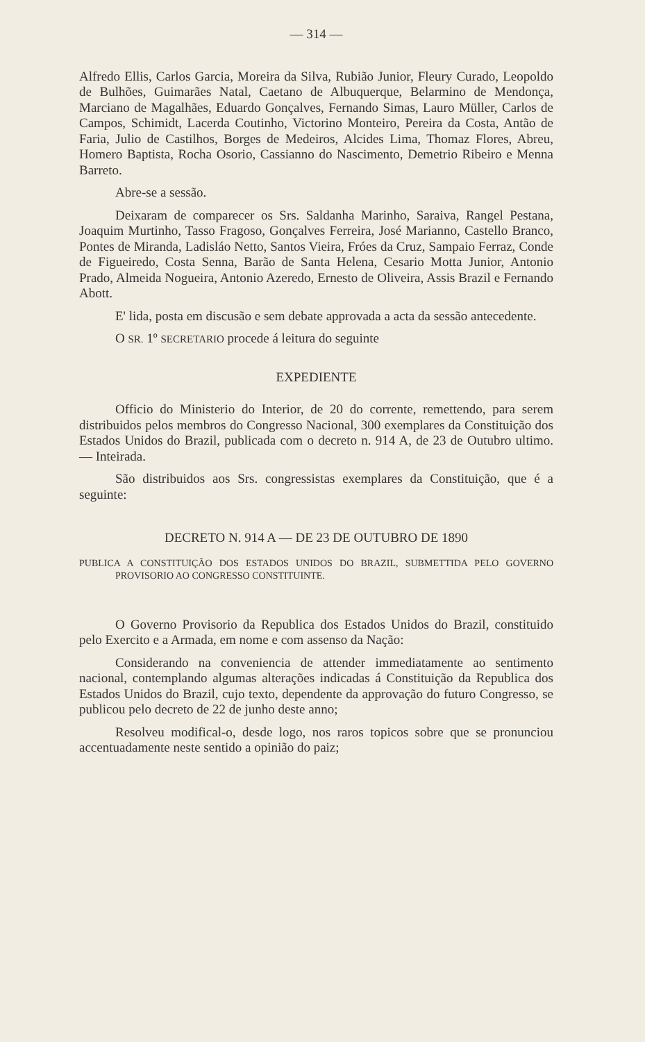— 314 —
Alfredo Ellis, Carlos Garcia, Moreira da Silva, Rubião Junior, Fleury Curado, Leopoldo de Bulhões, Guimarães Natal, Caetano de Albuquerque, Belarmino de Mendonça, Marciano de Magalhães, Eduardo Gonçalves, Fernando Simas, Lauro Müller, Carlos de Campos, Schimidt, Lacerda Coutinho, Victorino Monteiro, Pereira da Costa, Antão de Faria, Julio de Castilhos, Borges de Medeiros, Alcides Lima, Thomaz Flores, Abreu, Homero Baptista, Rocha Osorio, Cassianno do Nascimento, Demetrio Ribeiro e Menna Barreto.
Abre-se a sessão.
Deixaram de comparecer os Srs. Saldanha Marinho, Saraiva, Rangel Pestana, Joaquim Murtinho, Tasso Fragoso, Gonçalves Ferreira, José Marianno, Castello Branco, Pontes de Miranda, Ladisláo Netto, Santos Vieira, Fróes da Cruz, Sampaio Ferraz, Conde de Figueiredo, Costa Senna, Barão de Santa Helena, Cesario Motta Junior, Antonio Prado, Almeida Nogueira, Antonio Azeredo, Ernesto de Oliveira, Assis Brazil e Fernando Abott.
E' lida, posta em discusão e sem debate approvada a acta da sessão antecedente.
O SR. 1º SECRETARIO procede á leitura do seguinte
EXPEDIENTE
Officio do Ministerio do Interior, de 20 do corrente, remettendo, para serem distribuidos pelos membros do Congresso Nacional, 300 exemplares da Constituição dos Estados Unidos do Brazil, publicada com o decreto n. 914 A, de 23 de Outubro ultimo. — Inteirada.
São distribuidos aos Srs. congressistas exemplares da Constituição, que é a seguinte:
DECRETO N. 914 A — DE 23 DE OUTUBRO DE 1890
PUBLICA A CONSTITUIÇÃO DOS ESTADOS UNIDOS DO BRAZIL, SUBMETTIDA PELO GOVERNO PROVISORIO AO CONGRESSO CONSTITUINTE.
O Governo Provisorio da Republica dos Estados Unidos do Brazil, constituido pelo Exercito e a Armada, em nome e com assenso da Nação:
Considerando na conveniencia de attender immediatamente ao sentimento nacional, contemplando algumas alterações indicadas á Constituição da Republica dos Estados Unidos do Brazil, cujo texto, dependente da approvação do futuro Congresso, se publicou pelo decreto de 22 de junho deste anno;
Resolveu modifical-o, desde logo, nos raros topicos sobre que se pronunciou accentuadamente neste sentido a opinião do paiz;